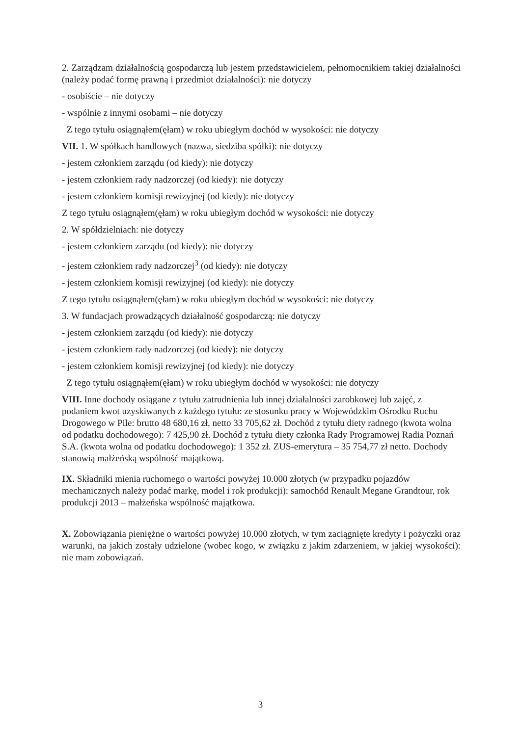2. Zarządzam działalnością gospodarczą lub jestem przedstawicielem, pełnomocnikiem takiej działalności (należy podać formę prawną i przedmiot działalności): nie dotyczy
- osobiście – nie dotyczy
- wspólnie z innymi osobami – nie dotyczy
Z tego tytułu osiągnąłem(ęłam) w roku ubiegłym dochód w wysokości: nie dotyczy
VII. 1. W spółkach handlowych (nazwa, siedziba spółki): nie dotyczy
- jestem członkiem zarządu (od kiedy): nie dotyczy
- jestem członkiem rady nadzorczej (od kiedy): nie dotyczy
- jestem członkiem komisji rewizyjnej (od kiedy): nie dotyczy
Z tego tytułu osiągnąłem(ęłam) w roku ubiegłym dochód w wysokości: nie dotyczy
2. W spółdzielniach: nie dotyczy
- jestem członkiem zarządu (od kiedy): nie dotyczy
- jestem członkiem rady nadzorczej<sup>3</sup> (od kiedy): nie dotyczy
- jestem członkiem komisji rewizyjnej (od kiedy): nie dotyczy
Z tego tytułu osiągnąłem(ęłam) w roku ubiegłym dochód w wysokości: nie dotyczy
3. W fundacjach prowadzących działalność gospodarczą: nie dotyczy
- jestem członkiem zarządu (od kiedy): nie dotyczy
- jestem członkiem rady nadzorczej (od kiedy): nie dotyczy
- jestem członkiem komisji rewizyjnej (od kiedy): nie dotyczy
Z tego tytułu osiągnąłem(ęłam) w roku ubiegłym dochód w wysokości: nie dotyczy
VIII. Inne dochody osiągane z tytułu zatrudnienia lub innej działalności zarobkowej lub zajęć, z podaniem kwot uzyskiwanych z każdego tytułu: ze stosunku pracy w Wojewódzkim Ośrodku Ruchu Drogowego w Pile: brutto 48 680,16 zł, netto 33 705,62 zł. Dochód z tytułu diety radnego (kwota wolna od podatku dochodowego): 7 425,90 zł. Dochód z tytułu diety członka Rady Programowej Radia Poznań S.A. (kwota wolna od podatku dochodowego): 1 352 zł. ZUS-emerytura – 35 754,77 zł netto. Dochody stanowią małżeńską wspólność majątkową.
IX. Składniki mienia ruchomego o wartości powyżej 10.000 złotych (w przypadku pojazdów mechanicznych należy podać markę, model i rok produkcji): samochód Renault Megane Grandtour, rok produkcji 2013 – małżeńska wspólność majątkowa.
X. Zobowiązania pieniężne o wartości powyżej 10.000 złotych, w tym zaciągnięte kredyty i pożyczki oraz warunki, na jakich zostały udzielone (wobec kogo, w związku z jakim zdarzeniem, w jakiej wysokości): nie mam zobowiązań.
3